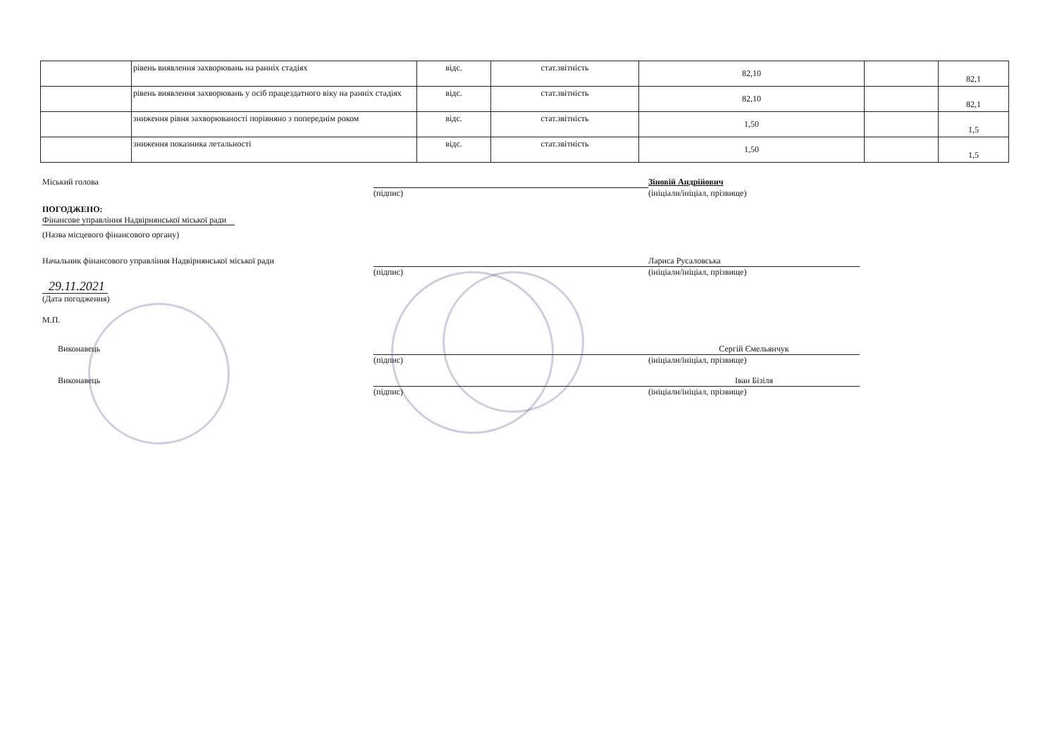| | рівень виявлення захворювань на ранніх стадіях | відс. | стат.звітність | 82,10 | | 82,1 |
| | рівень виявлення захворювань у осіб працездатного віку на ранніх стадіях | відс. | стат.звітність | 82,10 | | 82,1 |
| | зниження рівня захворюваності порівняно з попереднім роком | відс. | стат.звітність | 1,50 | | 1,5 |
| | зниження показника летальності | відс. | стат.звітність | 1,50 | | 1,5 |
Міський голова Зіновій Андрійович
(підпис) (ініціали/ініціал, прізвище)
ПОГОДЖЕНО:
Фінансове управління Надвірнянської міської ради
(Назва місцевого фінансового органу)
Начальник фінансового управління Надвірнянської міської ради Лариса Русаловська
(підпис) (ініціали/ініціал, прізвище)
29.11.2021
(Дата погодження)
М.П.
Виконавець Сергій Ємельянчук
(підпис) (ініціали/ініціал, прізвище)
Виконавець Іван Бізіля
(підпис) (ініціали/ініціал, прізвище)